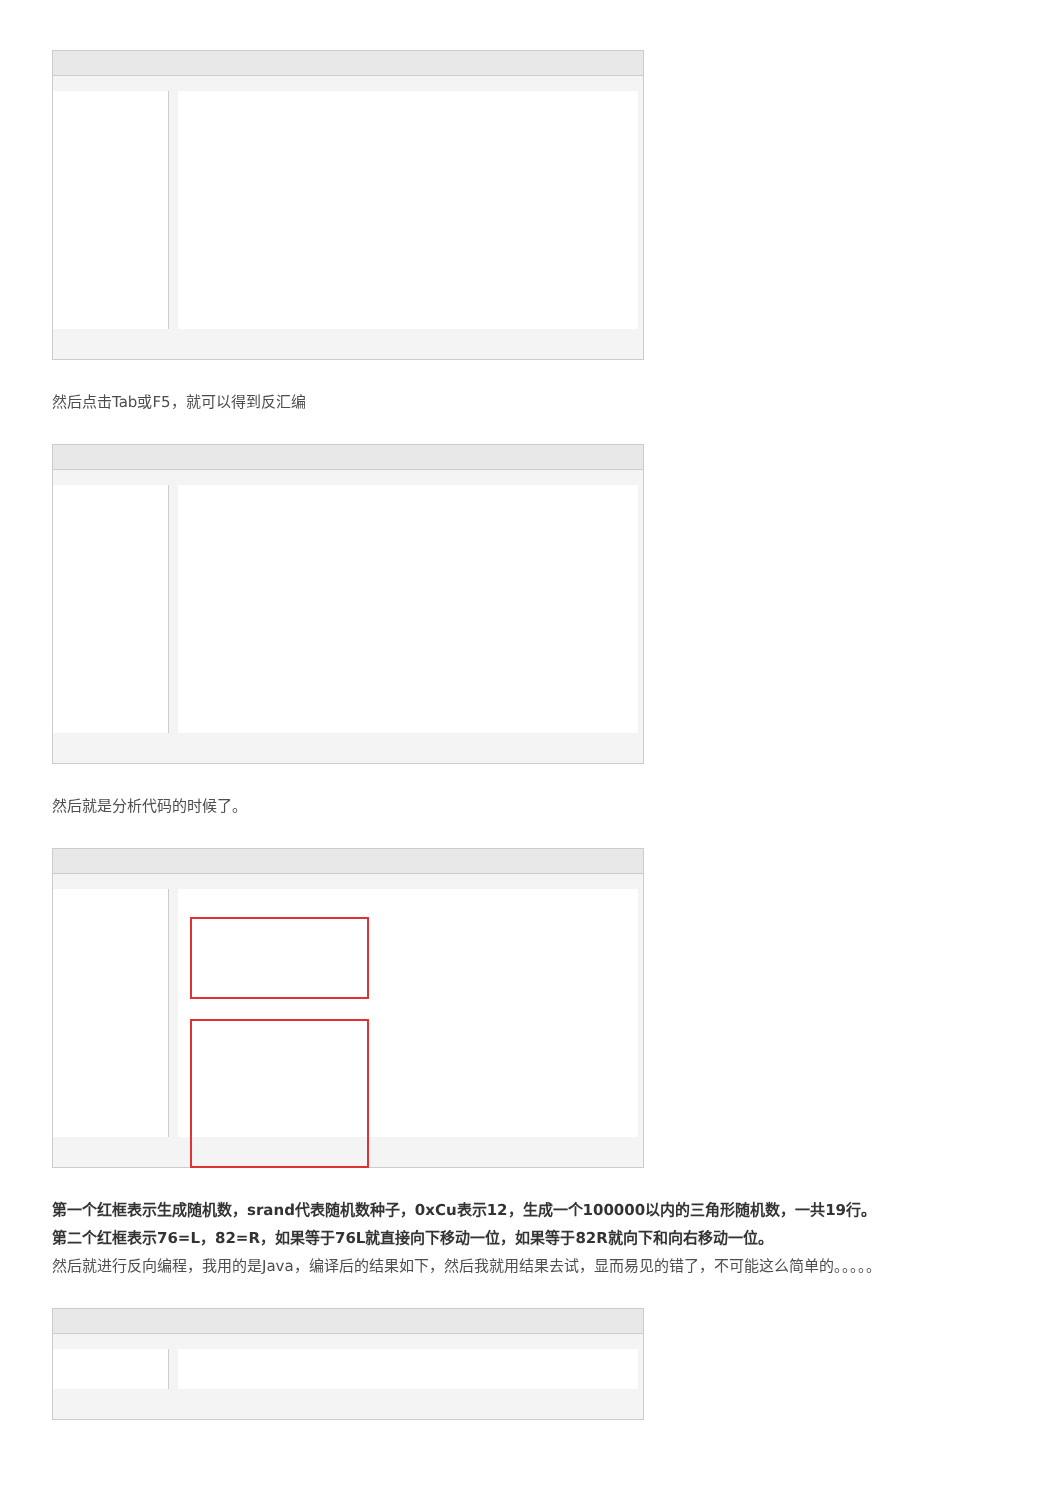然后点击Tab或F5，就可以得到反汇编
然后就是分析代码的时候了。
第一个红框表示生成随机数，srand代表随机数种子，0xCu表示12，生成一个100000以内的三角形随机数，一共19行。
第二个红框表示76=L，82=R，如果等于76L就直接向下移动一位，如果等于82R就向下和向右移动一位。
然后就进行反向编程，我用的是Java，编译后的结果如下，然后我就用结果去试，显而易见的错了，不可能这么简单的。。。。。